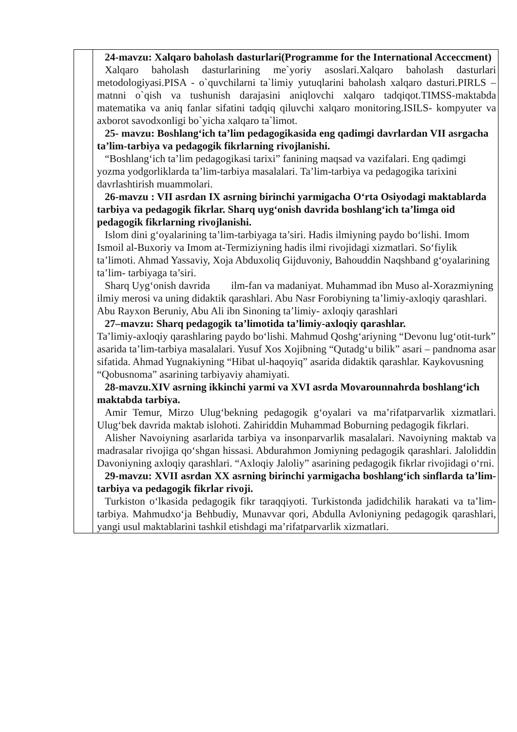| | 24-mavzu: Xalqaro baholash dasturlari(Programme for the International Acceccment) Xalqaro baholash dasturlarining me`yoriy asoslari.Xalqaro baholash dasturlari metodologiyasi.PISA - o`quvchilarni ta`limiy yutuqlarini baholash xalqaro dasturi.PIRLS – matnni o`qish va tushunish darajasini aniqlovchi xalqaro tadqiqot.TIMSS-maktabda matematika va aniq fanlar sifatini tadqiq qiluvchi xalqaro monitoring.ISILS- kompyuter va axborot savodxonligi bo`yicha xalqaro ta`limot. 25- mavzu: Boshlang‘ich ta’lim pedagogikasida eng qadimgi davrlardan VII asrgacha ta’lim-tarbiya va pedagogik fikrlarning rivojlanishi. “Boshlang‘ich ta’lim pedagogikasi tarixi” fanining maqsad va vazifalari. Eng qadimgi yozma yodgorliklarda ta’lim-tarbiya masalalari. Ta’lim-tarbiya va pedagogika tarixini davrlashtirish muammolari. 26-mavzu : VII asrdan IX asrning birinchi yarmigacha O‘rta Osiyodagi maktablarda tarbiya va pedagogik fikrlar. Sharq uyg‘onish davrida boshlang‘ich ta’limga oid pedagogik fikrlarning rivojlanishi. Islom dini g‘oyalarining ta’lim-tarbiyaga ta’siri. Hadis ilmiyning paydo bo‘lishi. Imom Ismoil al-Buxoriy va Imom at-Termiziyning hadis ilmi rivojidagi xizmatlari. So‘fiylik ta’limoti. Ahmad Yassaviy, Xoja Abduxoliq Gijduvoniy, Bahouddin Naqshband g‘oyalarining ta’lim- tarbiyaga ta’siri. Sharq Uyg‘onish davrida ilm-fan va madaniyat. Muhammad ibn Muso al-Xorazmiyning ilmiy merosi va uning didaktik qarashlari. Abu Nasr Forobiyning ta’limiy-axloqiy qarashlari. Abu Rayxon Beruniy, Abu Ali ibn Sinoning ta’limiy- axloqiy qarashlari 27–mavzu: Sharq pedagogik ta’limotida ta’limiy-axloqiy qarashlar. Ta’limiy-axloqiy qarashlaring paydo bo‘lishi. Mahmud Qoshg‘ariyning “Devonu lug‘otit-turk” asarida ta’lim-tarbiya masalalari. Yusuf Xos Xojibning “Qutadg‘u bilik” asari – pandnoma asar sifatida. Ahmad Yugnakiyning “Hibat ul-haqoyiq” asarida didaktik qarashlar. Kaykovusning “Qobusnoma” asarining tarbiyaviy ahamiyati. 28-mavzu.XIV asrning ikkinchi yarmi va XVI asrda Movarounnahrda boshlang‘ich maktabda tarbiya. Amir Temur, Mirzo Ulug‘bekning pedagogik g‘oyalari va ma’rifatparvarlik xizmatlari. Ulug‘bek davrida maktab islohoti. Zahiriddin Muhammad Boburning pedagogik fikrlari. Alisher Navoiyning asarlarida tarbiya va insonparvarlik masalalari. Navoiyning maktab va madrasalar rivojiga qo‘shgan hissasi. Abdurahmon Jomiyning pedagogik qarashlari. Jaloliddin Davoniyning axloqiy qarashlari. “Axloqiy Jaloliy” asarining pedagogik fikrlar rivojidagi o‘rni. 29-mavzu: XVII asrdan XX asrning birinchi yarmigacha boshlang‘ich sinflarda ta’lim- tarbiya va pedagogik fikrlar rivoji. Turkiston o‘lkasida pedagogik fikr taraqqiyoti. Turkistonda jadidchilik harakati va ta’lim-tarbiya. Mahmudxo‘ja Behbudiy, Munavvar qori, Abdulla Avloniyning pedagogik qarashlari, yangi usul maktablarini tashkil etishdagi ma’rifatparvarlik xizmatlari. |